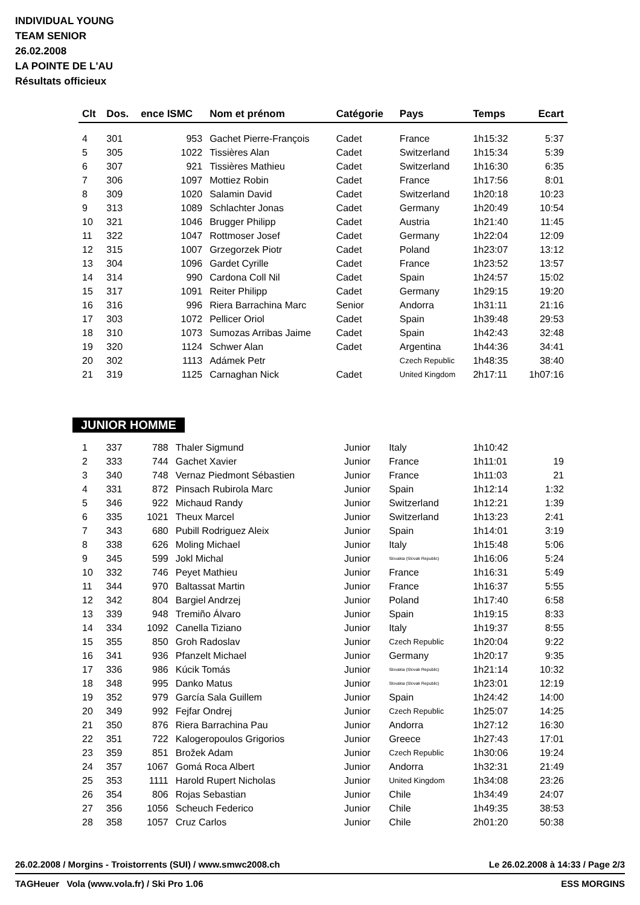INDIVIDUAL YOUNG
TEAM SENIOR
26.02.2008
LA POINTE DE L'AU
Résultats officieux
| Clt | Dos. | ence ISMC | Nom et prénom | Catégorie | Pays | Temps | Ecart |
| --- | --- | --- | --- | --- | --- | --- | --- |
| 4 | 301 | 953 | Gachet Pierre-François | Cadet | France | 1h15:32 | 5:37 |
| 5 | 305 | 1022 | Tissières Alan | Cadet | Switzerland | 1h15:34 | 5:39 |
| 6 | 307 | 921 | Tissières Mathieu | Cadet | Switzerland | 1h16:30 | 6:35 |
| 7 | 306 | 1097 | Mottiez Robin | Cadet | France | 1h17:56 | 8:01 |
| 8 | 309 | 1020 | Salamin David | Cadet | Switzerland | 1h20:18 | 10:23 |
| 9 | 313 | 1089 | Schlachter Jonas | Cadet | Germany | 1h20:49 | 10:54 |
| 10 | 321 | 1046 | Brugger Philipp | Cadet | Austria | 1h21:40 | 11:45 |
| 11 | 322 | 1047 | Rottmoser Josef | Cadet | Germany | 1h22:04 | 12:09 |
| 12 | 315 | 1007 | Grzegorzek Piotr | Cadet | Poland | 1h23:07 | 13:12 |
| 13 | 304 | 1096 | Gardet Cyrille | Cadet | France | 1h23:52 | 13:57 |
| 14 | 314 | 990 | Cardona Coll Nil | Cadet | Spain | 1h24:57 | 15:02 |
| 15 | 317 | 1091 | Reiter Philipp | Cadet | Germany | 1h29:15 | 19:20 |
| 16 | 316 | 996 | Riera Barrachina Marc | Senior | Andorra | 1h31:11 | 21:16 |
| 17 | 303 | 1072 | Pellicer Oriol | Cadet | Spain | 1h39:48 | 29:53 |
| 18 | 310 | 1073 | Sumozas Arribas Jaime | Cadet | Spain | 1h42:43 | 32:48 |
| 19 | 320 | 1124 | Schwer Alan | Cadet | Argentina | 1h44:36 | 34:41 |
| 20 | 302 | 1113 | Adámek Petr | | Czech Republic | 1h48:35 | 38:40 |
| 21 | 319 | 1125 | Carnaghan Nick | Cadet | United Kingdom | 2h17:11 | 1h07:16 |
JUNIOR HOMME
| 1 | 337 | 788 | Thaler Sigmund | Junior | Italy | 1h10:42 | |
| 2 | 333 | 744 | Gachet Xavier | Junior | France | 1h11:01 | 19 |
| 3 | 340 | 748 | Vernaz Piedmont Sébastien | Junior | France | 1h11:03 | 21 |
| 4 | 331 | 872 | Pinsach Rubirola Marc | Junior | Spain | 1h12:14 | 1:32 |
| 5 | 346 | 922 | Michaud Randy | Junior | Switzerland | 1h12:21 | 1:39 |
| 6 | 335 | 1021 | Theux Marcel | Junior | Switzerland | 1h13:23 | 2:41 |
| 7 | 343 | 680 | Pubill Rodriguez Aleix | Junior | Spain | 1h14:01 | 3:19 |
| 8 | 338 | 626 | Moling Michael | Junior | Italy | 1h15:48 | 5:06 |
| 9 | 345 | 599 | Jokl Michal | Junior | Slovakia (Slovak Republic) | 1h16:06 | 5:24 |
| 10 | 332 | 746 | Peyet Mathieu | Junior | France | 1h16:31 | 5:49 |
| 11 | 344 | 970 | Baltassat Martin | Junior | France | 1h16:37 | 5:55 |
| 12 | 342 | 804 | Bargiel Andrzej | Junior | Poland | 1h17:40 | 6:58 |
| 13 | 339 | 948 | Tremiño Álvaro | Junior | Spain | 1h19:15 | 8:33 |
| 14 | 334 | 1092 | Canella Tiziano | Junior | Italy | 1h19:37 | 8:55 |
| 15 | 355 | 850 | Groh Radoslav | Junior | Czech Republic | 1h20:04 | 9:22 |
| 16 | 341 | 936 | Pfanzelt Michael | Junior | Germany | 1h20:17 | 9:35 |
| 17 | 336 | 986 | Kúcik Tomás | Junior | Slovakia (Slovak Republic) | 1h21:14 | 10:32 |
| 18 | 348 | 995 | Danko Matus | Junior | Slovakia (Slovak Republic) | 1h23:01 | 12:19 |
| 19 | 352 | 979 | García Sala Guillem | Junior | Spain | 1h24:42 | 14:00 |
| 20 | 349 | 992 | Fejfar Ondrej | Junior | Czech Republic | 1h25:07 | 14:25 |
| 21 | 350 | 876 | Riera Barrachina Pau | Junior | Andorra | 1h27:12 | 16:30 |
| 22 | 351 | 722 | Kalogeropoulos Grigorios | Junior | Greece | 1h27:43 | 17:01 |
| 23 | 359 | 851 | Brožek Adam | Junior | Czech Republic | 1h30:06 | 19:24 |
| 24 | 357 | 1067 | Gomá Roca Albert | Junior | Andorra | 1h32:31 | 21:49 |
| 25 | 353 | 1111 | Harold Rupert Nicholas | Junior | United Kingdom | 1h34:08 | 23:26 |
| 26 | 354 | 806 | Rojas Sebastian | Junior | Chile | 1h34:49 | 24:07 |
| 27 | 356 | 1056 | Scheuch Federico | Junior | Chile | 1h49:35 | 38:53 |
| 28 | 358 | 1057 | Cruz Carlos | Junior | Chile | 2h01:20 | 50:38 |
26.02.2008 / Morgins - Troistorrents (SUI) / www.smwc2008.ch Le 26.02.2008 à 14:33 / Page 2/3
TAGHeuer Vola (www.vola.fr) / Ski Pro 1.06 ESS MORGINS